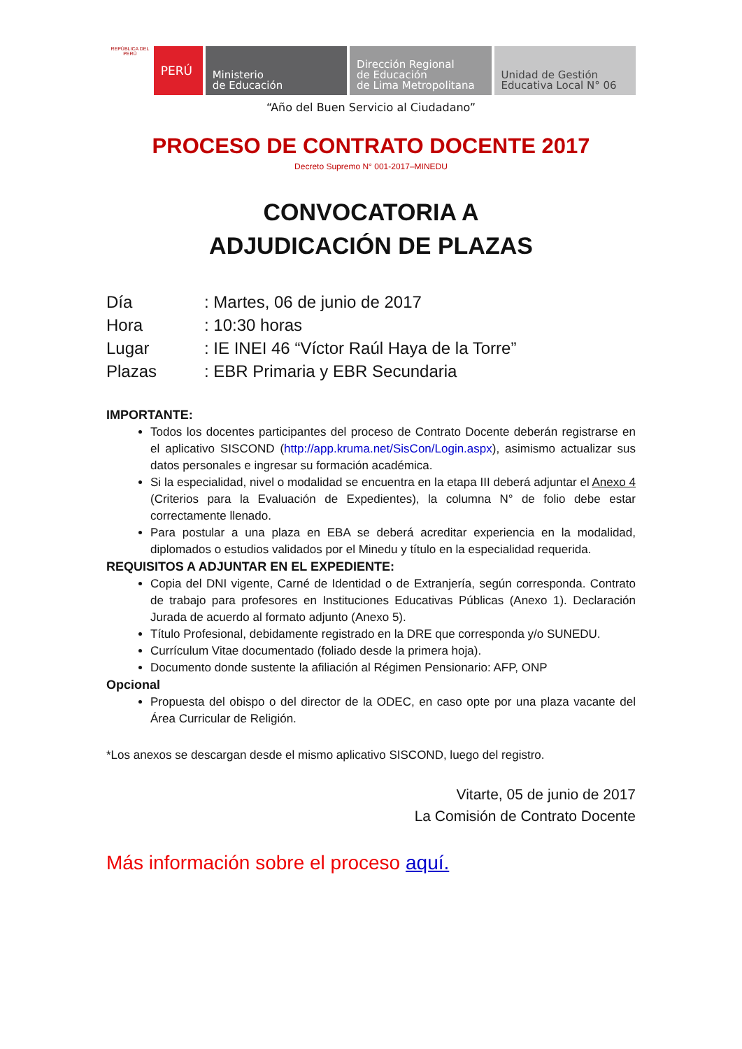REPÚBLICA DEL PERÚ
PERÚ Ministerio
de Educación
Dirección Regional
de Educación
de Lima Metropolitana
Unidad de Gestión
Educativa Local N° 06
“Año del Buen Servicio al Ciudadano”
PROCESO DE CONTRATO DOCENTE 2017
Decreto Supremo N° 001-2017–MINEDU
CONVOCATORIA A
ADJUDICACIÓN DE PLAZAS
Día: Martes, 06 de junio de 2017
Hora: 10:30 horas
Lugar: IE INEI 46 “Víctor Raúl Haya de la Torre”
Plazas: EBR Primaria y EBR Secundaria
IMPORTANTE:
Todos los docentes participantes del proceso de Contrato Docente deberán registrarse en el aplicativo SISCOND (http://app.kruma.net/SisCon/Login.aspx), asimismo actualizar sus datos personales e ingresar su formación académica.
Si la especialidad, nivel o modalidad se encuentra en la etapa III deberá adjuntar el Anexo 4 (Criterios para la Evaluación de Expedientes), la columna N° de folio debe estar correctamente llenado.
Para postular a una plaza en EBA se deberá acreditar experiencia en la modalidad, diplomados o estudios validados por el Minedu y título en la especialidad requerida.
REQUISITOS A ADJUNTAR EN EL EXPEDIENTE:
Copia del DNI vigente, Carné de Identidad o de Extranjería, según corresponda. Contrato de trabajo para profesores en Instituciones Educativas Públicas (Anexo 1). Declaración Jurada de acuerdo al formato adjunto (Anexo 5).
Título Profesional, debidamente registrado en la DRE que corresponda y/o SUNEDU.
Currículum Vitae documentado (foliado desde la primera hoja).
Documento donde sustente la afiliación al Régimen Pensionario: AFP, ONP
Opcional
Propuesta del obispo o del director de la ODEC, en caso opte por una plaza vacante del Área Curricular de Religión.
*Los anexos se descargan desde el mismo aplicativo SISCOND, luego del registro.
Vitarte, 05 de junio de 2017
La Comisión de Contrato Docente
Más información sobre el proceso aquí.